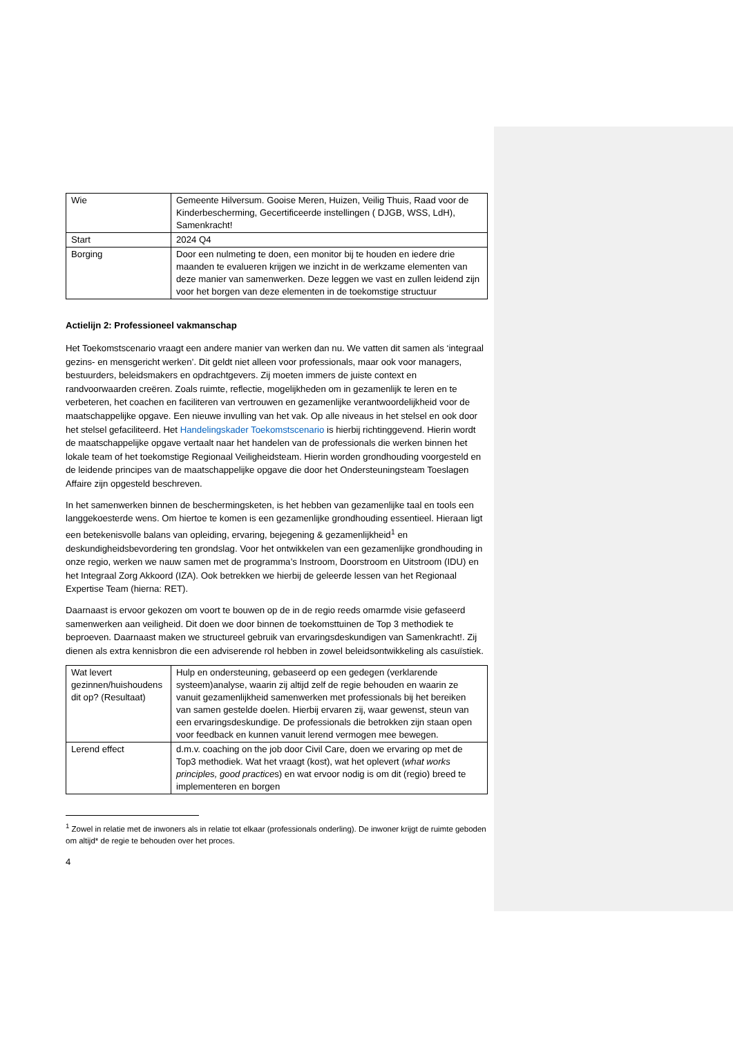| Wie | Gemeente Hilversum. Gooise Meren, Huizen, Veilig Thuis, Raad voor de Kinderbescherming, Gecertificeerde instellingen ( DJGB, WSS, LdH), Samenkracht! |
| Start | 2024 Q4 |
| Borging | Door een nulmeting te doen, een monitor bij te houden en iedere drie maanden te evalueren krijgen we inzicht in de werkzame elementen van deze manier van samenwerken. Deze leggen we vast en zullen leidend zijn voor het borgen van deze elementen in de toekomstige structuur |
Actielijn 2: Professioneel vakmanschap
Het Toekomstscenario vraagt een andere manier van werken dan nu. We vatten dit samen als ‘integraal gezins- en mensgericht werken’. Dit geldt niet alleen voor professionals, maar ook voor managers, bestuurders, beleidsmakers en opdrachtgevers. Zij moeten immers de juiste context en randvoorwaarden creëren. Zoals ruimte, reflectie, mogelijkheden om in gezamenlijk te leren en te verbeteren, het coachen en faciliteren van vertrouwen en gezamenlijke verantwoordelijkheid voor de maatschappelijke opgave. Een nieuwe invulling van het vak. Op alle niveaus in het stelsel en ook door het stelsel gefaciliteerd. Het Handelingskader Toekomstscenario is hierbij richtinggevend. Hierin wordt de maatschappelijke opgave vertaalt naar het handelen van de professionals die werken binnen het lokale team of het toekomstige Regionaal Veiligheidsteam. Hierin worden grondhouding voorgesteld en de leidende principes van de maatschappelijke opgave die door het Ondersteuningsteam Toeslagen Affaire zijn opgesteld beschreven.
In het samenwerken binnen de beschermingsketen, is het hebben van gezamenlijke taal en tools een langgekoesterde wens. Om hiertoe te komen is een gezamenlijke grondhouding essentieel. Hieraan ligt een betekenisvolle balans van opleiding, ervaring, bejegening & gezamenlijkheid<sup>1</sup> en deskundigheidsbevordering ten grondslag. Voor het ontwikkelen van een gezamenlijke grondhouding in onze regio, werken we nauw samen met de programma’s Instroom, Doorstroom en Uitstroom (IDU) en het Integraal Zorg Akkoord (IZA). Ook betrekken we hierbij de geleerde lessen van het Regionaal Expertise Team (hierna: RET).
Daarnaast is ervoor gekozen om voort te bouwen op de in de regio reeds omarmde visie gefaseerd samenwerken aan veiligheid. Dit doen we door binnen de toekomsttuinen de Top 3 methodiek te beproeven. Daarnaast maken we structureel gebruik van ervaringsdeskundigen van Samenkracht!. Zij dienen als extra kennisbron die een adviserende rol hebben in zowel beleidsontwikkeling als casuïstiek.
| Wat levert gezinnen/huishoudens dit op? (Resultaat) | Hulp en ondersteuning, gebaseerd op een gedegen (verklarende systeem)analyse, waarin zij altijd zelf de regie behouden en waarin ze vanuit gezamenlijkheid samenwerken met professionals bij het bereiken van samen gestelde doelen. Hierbij ervaren zij, waar gewenst, steun van een ervaringsdeskundige. De professionals die betrokken zijn staan open voor feedback en kunnen vanuit lerend vermogen mee bewegen. |
| Lerend effect | d.m.v. coaching on the job door Civil Care, doen we ervaring op met de Top3 methodiek. Wat het vraagt (kost), wat het oplevert ( what works principles, good practice s) en wat ervoor nodig is om dit (regio) breed te implementeren en borgen |
<sup>1</sup> Zowel in relatie met de inwoners als in relatie tot elkaar (professionals onderling). De inwoner krijgt de ruimte geboden om altijd* de regie te behouden over het proces.
4